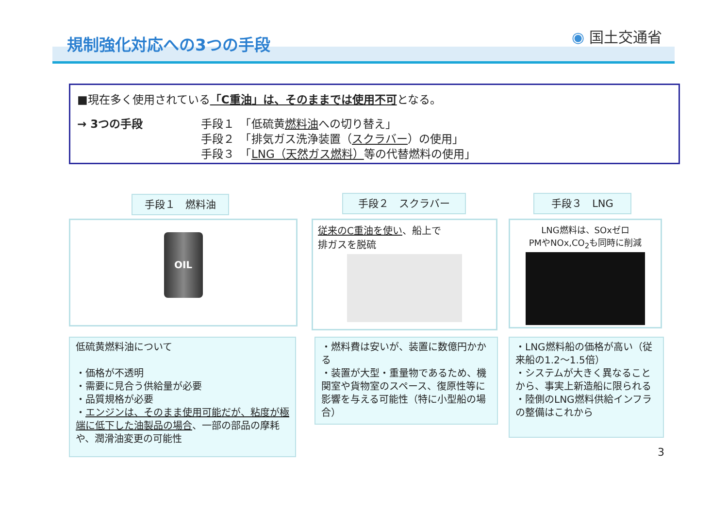規制強化対応への3つの手段 ◉ 国土交通省
■現在多く使用されている「C重油」は、そのままでは使用不可となる。
→ 3つの手段 手段１　「低硫黄燃料油への切り替え」
手段２　「排気ガス洗浄装置（スクラバー）の使用」
手段３　「LNG（天然ガス燃料）等の代替燃料の使用」
手段１　燃料油 手段２　スクラバー 手段３　LNG
OIL
従来のC重油を使い、船上で
排ガスを脱硫
LNG燃料は、SOxゼロ
PMやNOx,CO<sub>2</sub>も同時に削減
低硫黄燃料油について
・価格が不透明
・需要に見合う供給量が必要
・品質規格が必要
・エンジンは、そのまま使用可能だが、粘度が極端に低下した油製品の場合、一部の部品の摩耗や、潤滑油変更の可能性
・燃料費は安いが、装置に数億円かかる
・装置が大型・重量物であるため、機関室や貨物室のスペース、復原性等に影響を与える可能性（特に小型船の場合）
・LNG燃料船の価格が高い（従来船の1.2～1.5倍）
・システムが大きく異なることから、事実上新造船に限られる
・陸側のLNG燃料供給インフラの整備はこれから
3